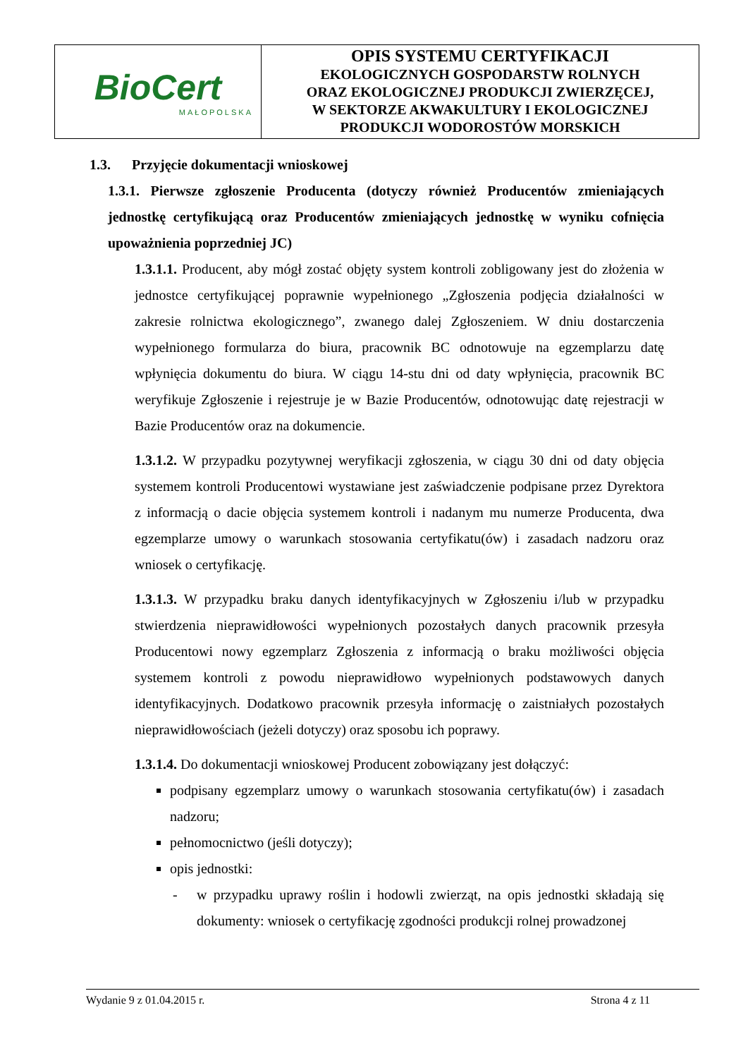| BioCert MAŁOPOLSKA | OPIS SYSTEMU CERTYFIKACJI EKOLOGICZNYCH GOSPODARSTW ROLNYCH ORAZ EKOLOGICZNEJ PRODUKCJI ZWIERZĘCEJ, W SEKTORZE AKWAKULTURY I EKOLOGICZNEJ PRODUKCJI WODOROSTÓW MORSKICH |
1.3. Przyjęcie dokumentacji wnioskowej
1.3.1. Pierwsze zgłoszenie Producenta (dotyczy również Producentów zmieniających jednostkę certyfikującą oraz Producentów zmieniających jednostkę w wyniku cofnięcia upoważnienia poprzedniej JC)
1.3.1.1. Producent, aby mógł zostać objęty system kontroli zobligowany jest do złożenia w jednostce certyfikującej poprawnie wypełnionego „Zgłoszenia podjęcia działalności w zakresie rolnictwa ekologicznego”, zwanego dalej Zgłoszeniem. W dniu dostarczenia wypełnionego formularza do biura, pracownik BC odnotowuje na egzemplarzu datę wpłynięcia dokumentu do biura. W ciągu 14-stu dni od daty wpłynięcia, pracownik BC weryfikuje Zgłoszenie i rejestruje je w Bazie Producentów, odnotowując datę rejestracji w Bazie Producentów oraz na dokumencie.
1.3.1.2. W przypadku pozytywnej weryfikacji zgłoszenia, w ciągu 30 dni od daty objęcia systemem kontroli Producentowi wystawiane jest zaświadczenie podpisane przez Dyrektora z informacją o dacie objęcia systemem kontroli i nadanym mu numerze Producenta, dwa egzemplarze umowy o warunkach stosowania certyfikatu(ów) i zasadach nadzoru oraz wniosek o certyfikację.
1.3.1.3. W przypadku braku danych identyfikacyjnych w Zgłoszeniu i/lub w przypadku stwierdzenia nieprawidłowości wypełnionych pozostałych danych pracownik przesyła Producentowi nowy egzemplarz Zgłoszenia z informacją o braku możliwości objęcia systemem kontroli z powodu nieprawidłowo wypełnionych podstawowych danych identyfikacyjnych. Dodatkowo pracownik przesyła informację o zaistniałych pozostałych nieprawidłowościach (jeżeli dotyczy) oraz sposobu ich poprawy.
1.3.1.4. Do dokumentacji wnioskowej Producent zobowiązany jest dołączyć:
podpisany egzemplarz umowy o warunkach stosowania certyfikatu(ów) i zasadach nadzoru;
pełnomocnictwo (jeśli dotyczy);
opis jednostki:
- w przypadku uprawy roślin i hodowli zwierząt, na opis jednostki składają się dokumenty: wniosek o certyfikację zgodności produkcji rolnej prowadzonej
Wydanie 9 z 01.04.2015 r. Strona 4 z 11